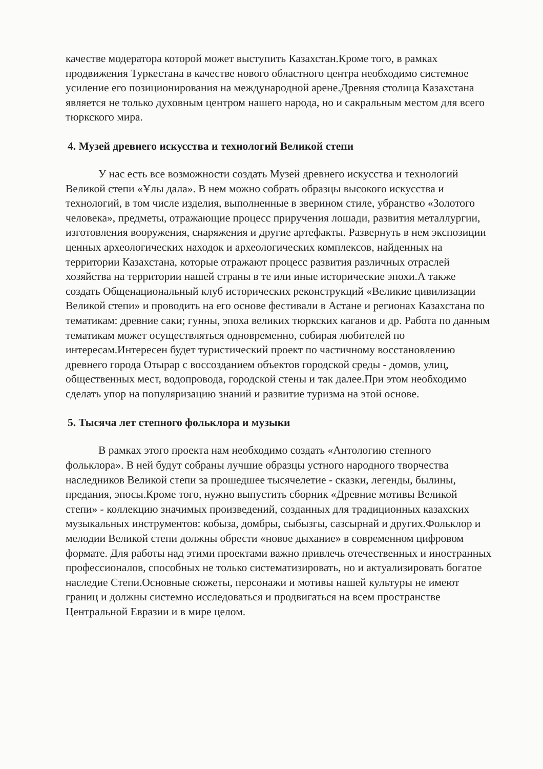качестве модератора которой может выступить Казахстан.Кроме того, в рамках продвижения Туркестана в качестве нового областного центра необходимо системное усиление его позиционирования на международной арене.Древняя столица Казахстана является не только духовным центром нашего народа, но и сакральным местом для всего тюркского мира.
4. Музей древнего искусства и технологий Великой степи
У нас есть все возможности создать Музей древнего искусства и технологий Великой степи «Ұлы дала». В нем можно собрать образцы высокого искусства и технологий, в том числе изделия, выполненные в зверином стиле, убранство «Золотого человека», предметы, отражающие процесс приручения лошади, развития металлургии, изготовления вооружения, снаряжения и другие артефакты. Развернуть в нем экспозиции ценных археологических находок и археологических комплексов, найденных на территории Казахстана, которые отражают процесс развития различных отраслей хозяйства на территории нашей страны в те или иные исторические эпохи.А также создать Общенациональный клуб исторических реконструкций «Великие цивилизации Великой степи» и проводить на его основе фестивали в Астане и регионах Казахстана по тематикам: древние саки; гунны, эпоха великих тюркских каганов и др. Работа по данным тематикам может осуществляться одновременно, собирая любителей по интересам.Интересен будет туристический проект по частичному восстановлению древнего города Отырар с воссозданием объектов городской среды - домов, улиц, общественных мест, водопровода, городской стены и так далее.При этом необходимо сделать упор на популяризацию знаний и развитие туризма на этой основе.
5. Тысяча лет степного фольклора и музыки
В рамках этого проекта нам необходимо создать «Антологию степного фольклора». В ней будут собраны лучшие образцы устного народного творчества наследников Великой степи за прошедшее тысячелетие - сказки, легенды, былины, предания, эпосы.Кроме того, нужно выпустить сборник «Древние мотивы Великой степи» - коллекцию значимых произведений, созданных для традиционных казахских музыкальных инструментов: кобыза, домбры, сыбызгы, сазсырнай и других.Фольклор и мелодии Великой степи должны обрести «новое дыхание» в современном цифровом формате. Для работы над этими проектами важно привлечь отечественных и иностранных профессионалов, способных не только систематизировать, но и актуализировать богатое наследие Степи.Основные сюжеты, персонажи и мотивы нашей культуры не имеют границ и должны системно исследоваться и продвигаться на всем пространстве Центральной Евразии и в мире целом.